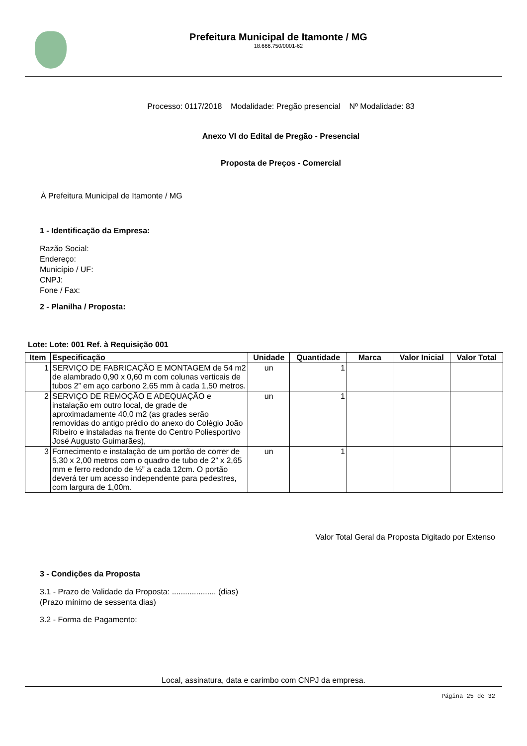Prefeitura Municipal de Itamonte / MG
18.666.750/0001-62
Processo: 0117/2018 Modalidade: Pregão presencial Nº Modalidade: 83
Anexo VI do Edital de Pregão - Presencial
Proposta de Preços - Comercial
À Prefeitura Municipal de Itamonte / MG
1 - Identificação da Empresa:
Razão Social:
Endereço:
Município / UF:
CNPJ:
Fone / Fax:
2 - Planilha / Proposta:
Lote: Lote: 001 Ref. à Requisição 001
| Item | Especificação | Unidade | Quantidade | Marca | Valor Inicial | Valor Total |
| --- | --- | --- | --- | --- | --- | --- |
| 1 | SERVIÇO DE FABRICAÇÃO E MONTAGEM de 54 m2 de alambrado 0,90 x 0,60 m com colunas verticais de tubos 2” em aço carbono 2,65 mm à cada 1,50 metros. | un | 1 | | | |
| 2 | SERVIÇO DE REMOÇÃO E ADEQUAÇÃO e instalação em outro local, de grade de aproximadamente 40,0 m2 (as grades serão removidas do antigo prédio do anexo do Colégio João Ribeiro e instaladas na frente do Centro Poliesportivo José Augusto Guimarães), | un | 1 | | | |
| 3 | Fornecimento e instalação de um portão de correr de 5,30 x 2,00 metros com o quadro de tubo de 2” x 2,65 mm e ferro redondo de ½” a cada 12cm. O portão deverá ter um acesso independente para pedestres, com largura de 1,00m. | un | 1 | | | |
Valor Total Geral da Proposta Digitado por Extenso
3 - Condições da Proposta
3.1 - Prazo de Validade da Proposta: .................... (dias)
(Prazo mínimo de sessenta dias)
3.2 - Forma de Pagamento:
Local, assinatura, data e carimbo com CNPJ da empresa.
Página 25 de 32